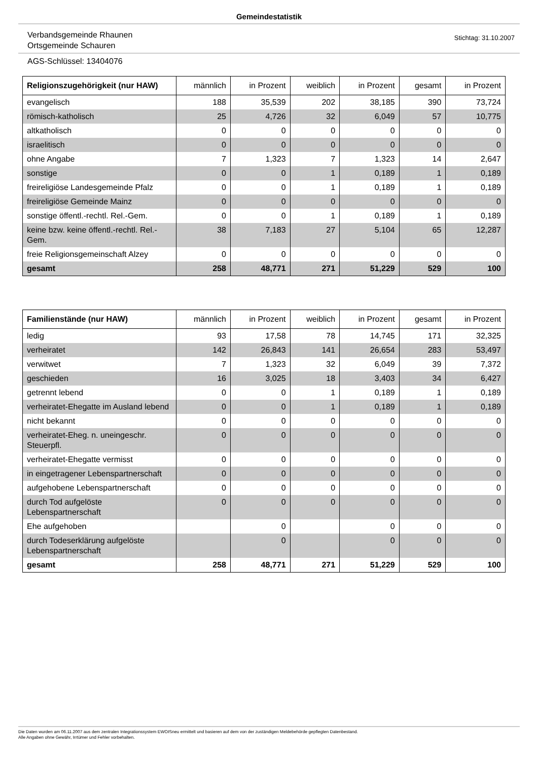Gemeindestatistik
Verbandsgemeinde Rhaunen
Ortsgemeinde Schauren
Stichtag: 31.10.2007
AGS-Schlüssel: 13404076
| Religionszugehörigkeit (nur HAW) | männlich | in Prozent | weiblich | in Prozent | gesamt | in Prozent |
| --- | --- | --- | --- | --- | --- | --- |
| evangelisch | 188 | 35,539 | 202 | 38,185 | 390 | 73,724 |
| römisch-katholisch | 25 | 4,726 | 32 | 6,049 | 57 | 10,775 |
| altkatholisch | 0 | 0 | 0 | 0 | 0 | 0 |
| israelitisch | 0 | 0 | 0 | 0 | 0 | 0 |
| ohne Angabe | 7 | 1,323 | 7 | 1,323 | 14 | 2,647 |
| sonstige | 0 | 0 | 1 | 0,189 | 1 | 0,189 |
| freireligiöse Landesgemeinde Pfalz | 0 | 0 | 1 | 0,189 | 1 | 0,189 |
| freireligiöse Gemeinde Mainz | 0 | 0 | 0 | 0 | 0 | 0 |
| sonstige öffentl.-rechtl. Rel.-Gem. | 0 | 0 | 1 | 0,189 | 1 | 0,189 |
| keine bzw. keine öffentl.-rechtl. Rel.-Gem. | 38 | 7,183 | 27 | 5,104 | 65 | 12,287 |
| freie Religionsgemeinschaft Alzey | 0 | 0 | 0 | 0 | 0 | 0 |
| gesamt | 258 | 48,771 | 271 | 51,229 | 529 | 100 |
| Familienstände (nur HAW) | männlich | in Prozent | weiblich | in Prozent | gesamt | in Prozent |
| --- | --- | --- | --- | --- | --- | --- |
| ledig | 93 | 17,58 | 78 | 14,745 | 171 | 32,325 |
| verheiratet | 142 | 26,843 | 141 | 26,654 | 283 | 53,497 |
| verwitwet | 7 | 1,323 | 32 | 6,049 | 39 | 7,372 |
| geschieden | 16 | 3,025 | 18 | 3,403 | 34 | 6,427 |
| getrennt lebend | 0 | 0 | 1 | 0,189 | 1 | 0,189 |
| verheiratet-Ehegatte im Ausland lebend | 0 | 0 | 1 | 0,189 | 1 | 0,189 |
| nicht bekannt | 0 | 0 | 0 | 0 | 0 | 0 |
| verheiratet-Eheg. n. uneingeschr. Steuerpfl. | 0 | 0 | 0 | 0 | 0 | 0 |
| verheiratet-Ehegatte vermisst | 0 | 0 | 0 | 0 | 0 | 0 |
| in eingetragener Lebenspartnerschaft | 0 | 0 | 0 | 0 | 0 | 0 |
| aufgehobene Lebenspartnerschaft | 0 | 0 | 0 | 0 | 0 | 0 |
| durch Tod aufgelöste Lebenspartnerschaft | 0 | 0 | 0 | 0 | 0 | 0 |
| Ehe aufgehoben | | 0 | | 0 | 0 | 0 |
| durch Todeserklärung aufgelöste Lebenspartnerschaft | | 0 | | 0 | 0 | 0 |
| gesamt | 258 | 48,771 | 271 | 51,229 | 529 | 100 |
Die Daten wurden am 06.11.2007 aus dem zentralen Integrationssystem EWOISneu ermittelt und basieren auf dem von der zuständigen Meldebehörde gepflegten Datenbestand.
Alle Angaben ohne Gewähr, Irrtümer und Fehler vorbehalten.